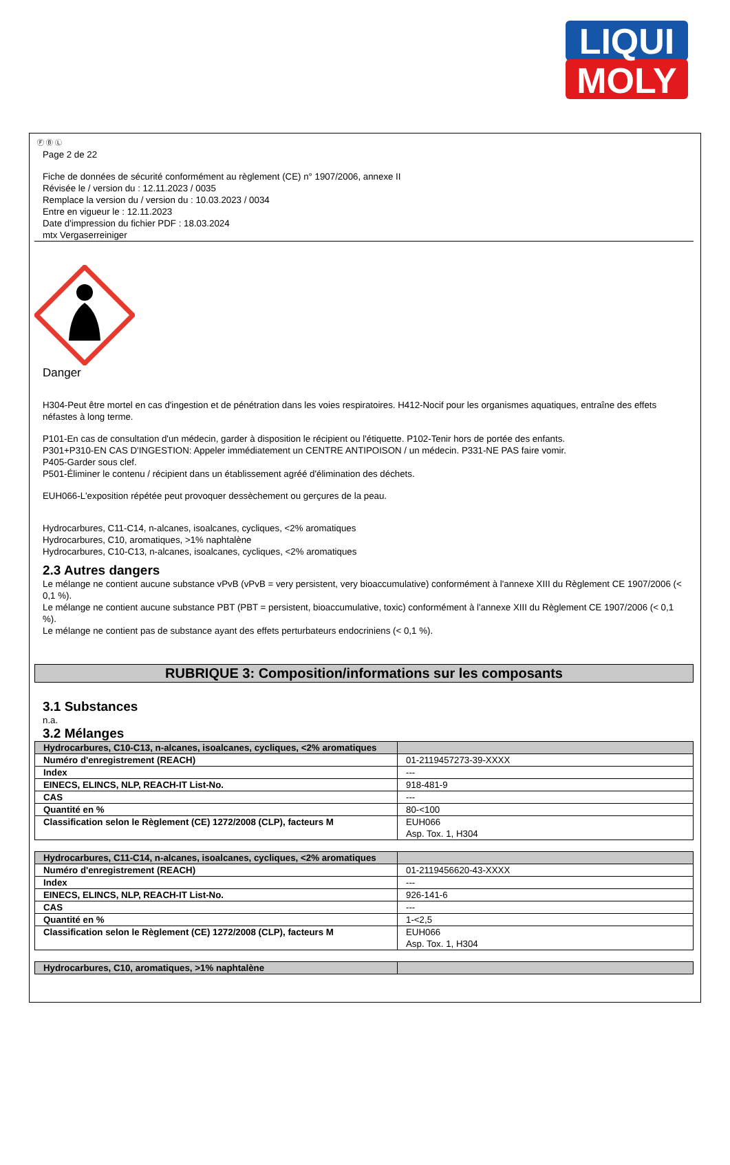LIQUI
MOLY
Ⓕ Ⓑ Ⓛ
Page 2 de 22
Fiche de données de sécurité conformément au règlement (CE) n° 1907/2006, annexe II
Révisée le / version du : 12.11.2023 / 0035
Remplace la version du / version du : 10.03.2023 / 0034
Entre en vigueur le : 12.11.2023
Date d'impression du fichier PDF : 18.03.2024
mtx Vergaserreiniger
Danger
H304-Peut être mortel en cas d'ingestion et de pénétration dans les voies respiratoires. H412-Nocif pour les organismes aquatiques, entraîne des effets néfastes à long terme.
P101-En cas de consultation d'un médecin, garder à disposition le récipient ou l'étiquette. P102-Tenir hors de portée des enfants.
P301+P310-EN CAS D'INGESTION: Appeler immédiatement un CENTRE ANTIPOISON / un médecin. P331-NE PAS faire vomir.
P405-Garder sous clef.
P501-Éliminer le contenu / récipient dans un établissement agréé d'élimination des déchets.
EUH066-L'exposition répétée peut provoquer dessèchement ou gerçures de la peau.
Hydrocarbures, C11-C14, n-alcanes, isoalcanes, cycliques, <2% aromatiques
Hydrocarbures, C10, aromatiques, >1% naphtalène
Hydrocarbures, C10-C13, n-alcanes, isoalcanes, cycliques, <2% aromatiques
2.3 Autres dangers
Le mélange ne contient aucune substance vPvB (vPvB = very persistent, very bioaccumulative) conformément à l'annexe XIII du Règlement CE 1907/2006 (< 0,1 %).
Le mélange ne contient aucune substance PBT (PBT = persistent, bioaccumulative, toxic) conformément à l'annexe XIII du Règlement CE 1907/2006 (< 0,1 %).
Le mélange ne contient pas de substance ayant des effets perturbateurs endocriniens (< 0,1 %).
RUBRIQUE 3: Composition/informations sur les composants
3.1 Substances
n.a.
3.2 Mélanges
| Hydrocarbures, C10-C13, n-alcanes, isoalcanes, cycliques, <2% aromatiques | |
| Numéro d'enregistrement (REACH) | 01-2119457273-39-XXXX |
| Index | --- |
| EINECS, ELINCS, NLP, REACH-IT List-No. | 918-481-9 |
| CAS | --- |
| Quantité en % | 80-<100 |
| Classification selon le Règlement (CE) 1272/2008 (CLP), facteurs M | EUH066 Asp. Tox. 1, H304 |
| Hydrocarbures, C11-C14, n-alcanes, isoalcanes, cycliques, <2% aromatiques | |
| Numéro d'enregistrement (REACH) | 01-2119456620-43-XXXX |
| Index | --- |
| EINECS, ELINCS, NLP, REACH-IT List-No. | 926-141-6 |
| CAS | --- |
| Quantité en % | 1-<2,5 |
| Classification selon le Règlement (CE) 1272/2008 (CLP), facteurs M | EUH066 Asp. Tox. 1, H304 |
| Hydrocarbures, C10, aromatiques, >1% naphtalène | |